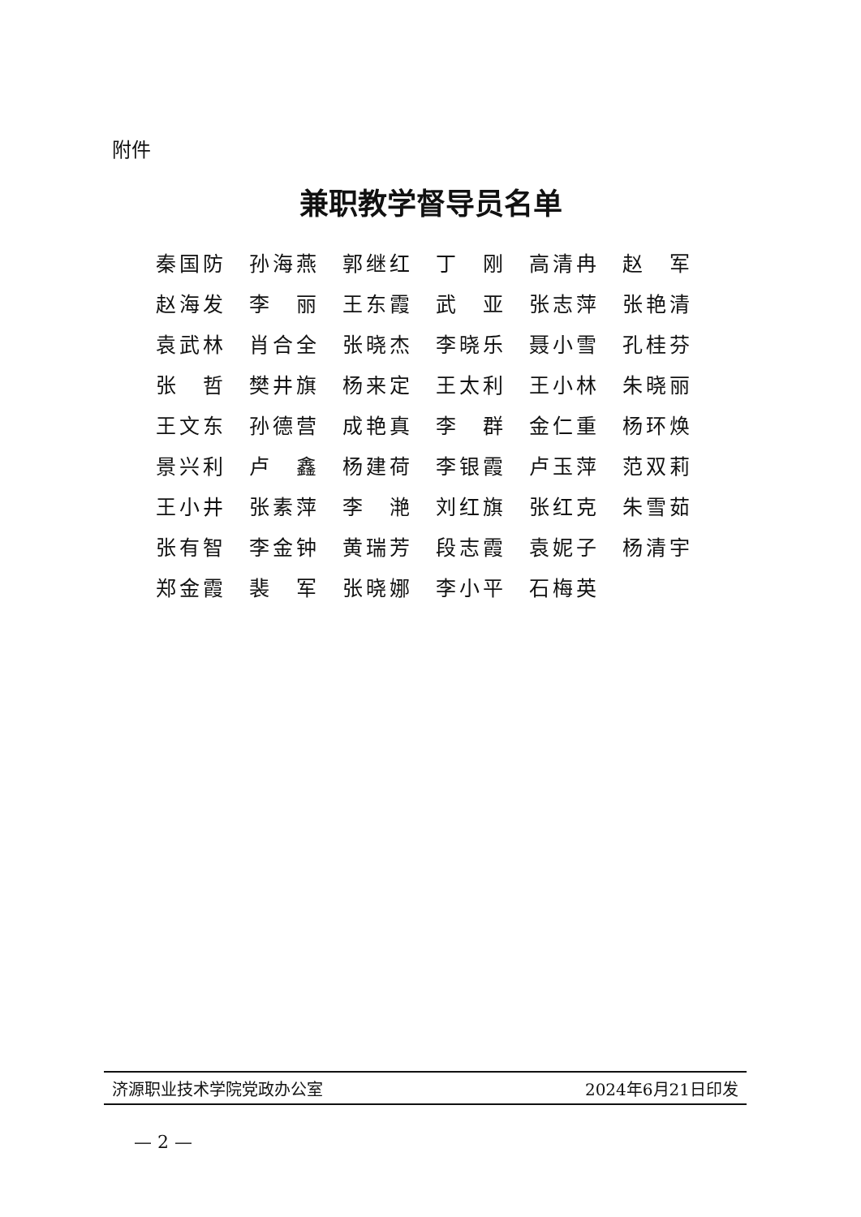附件
兼职教学督导员名单
| 秦国防 | 孙海燕 | 郭继红 | 丁 刚 | 高清冉 | 赵 军 |
| 赵海发 | 李 丽 | 王东霞 | 武 亚 | 张志萍 | 张艳清 |
| 袁武林 | 肖合全 | 张晓杰 | 李晓乐 | 聂小雪 | 孔桂芬 |
| 张 哲 | 樊井旗 | 杨来定 | 王太利 | 王小林 | 朱晓丽 |
| 王文东 | 孙德营 | 成艳真 | 李 群 | 金仁重 | 杨环焕 |
| 景兴利 | 卢 鑫 | 杨建荷 | 李银霞 | 卢玉萍 | 范双莉 |
| 王小井 | 张素萍 | 李 滟 | 刘红旗 | 张红克 | 朱雪茹 |
| 张有智 | 李金钟 | 黄瑞芳 | 段志霞 | 袁妮子 | 杨清宇 |
| 郑金霞 | 裴 军 | 张晓娜 | 李小平 | 石梅英 | |
济源职业技术学院党政办公室 2024年6月21日印发
— 2 —